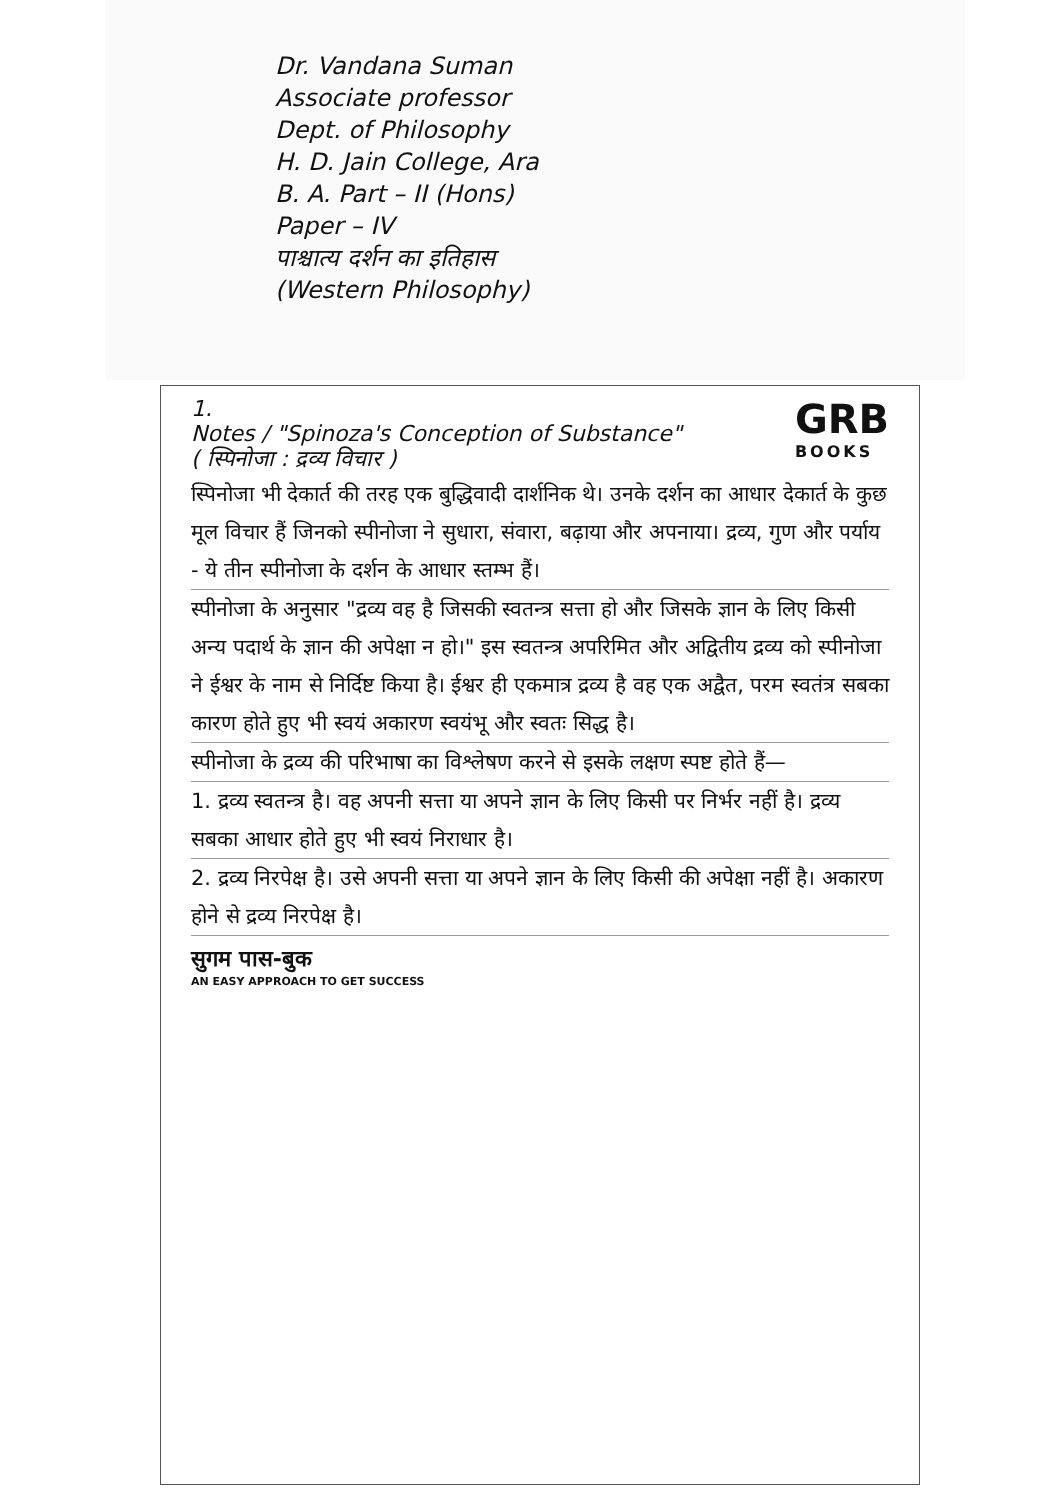Dr. Vandana Suman
Associate professor
Dept. of Philosophy
H. D. Jain College, Ara
B. A. Part – II (Hons)
Paper – IV
पाश्चात्य दर्शन का इतिहास
(Western Philosophy)
1.
Notes / "Spinoza's Conception of Substance"
( स्पिनोजा : द्रव्य विचार )
GRB
BOOKS
स्पिनोजा भी देकार्त की तरह एक बुद्धिवादी दार्शनिक थे। उनके दर्शन का आधार देकार्त के कुछ मूल विचार हैं जिनको स्पीनोजा ने सुधारा, संवारा, बढ़ाया और अपनाया। द्रव्य, गुण और पर्याय - ये तीन स्पीनोजा के दर्शन के आधार स्तम्भ हैं।
स्पीनोजा के अनुसार "द्रव्य वह है जिसकी स्वतन्त्र सत्ता हो और जिसके ज्ञान के लिए किसी अन्य पदार्थ के ज्ञान की अपेक्षा न हो।" इस स्वतन्त्र अपरिमित और अद्वितीय द्रव्य को स्पीनोजा ने ईश्वर के नाम से निर्दिष्ट किया है। ईश्वर ही एकमात्र द्रव्य है वह एक अद्वैत, परम स्वतंत्र सबका कारण होते हुए भी स्वयं अकारण स्वयंभू और स्वतः सिद्ध है।
स्पीनोजा के द्रव्य की परिभाषा का विश्लेषण करने से इसके लक्षण स्पष्ट होते हैं—
1. द्रव्य स्वतन्त्र है। वह अपनी सत्ता या अपने ज्ञान के लिए किसी पर निर्भर नहीं है। द्रव्य सबका आधार होते हुए भी स्वयं निराधार है।
2. द्रव्य निरपेक्ष है। उसे अपनी सत्ता या अपने ज्ञान के लिए किसी की अपेक्षा नहीं है। अकारण होने से द्रव्य निरपेक्ष है।
सुगम पास-बुक
AN EASY APPROACH TO GET SUCCESS